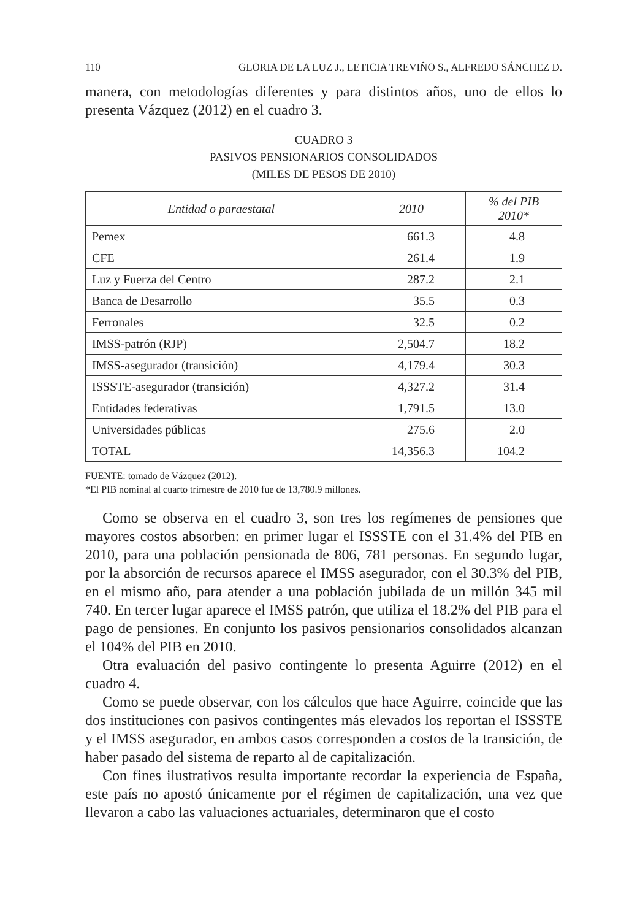110 GLORIA DE LA LUZ J., LETICIA TREVIÑO S., ALFREDO SÁNCHEZ D.
manera, con metodologías diferentes y para distintos años, uno de ellos lo presenta Vázquez (2012) en el cuadro 3.
CUADRO 3
PASIVOS PENSIONARIOS CONSOLIDADOS
(MILES DE PESOS DE 2010)
| Entidad o paraestatal | 2010 | % del PIB 2010* |
| --- | --- | --- |
| Pemex | 661.3 | 4.8 |
| CFE | 261.4 | 1.9 |
| Luz y Fuerza del Centro | 287.2 | 2.1 |
| Banca de Desarrollo | 35.5 | 0.3 |
| Ferronales | 32.5 | 0.2 |
| IMSS-patrón (RJP) | 2,504.7 | 18.2 |
| IMSS-asegurador (transición) | 4,179.4 | 30.3 |
| ISSSTE-asegurador (transición) | 4,327.2 | 31.4 |
| Entidades federativas | 1,791.5 | 13.0 |
| Universidades públicas | 275.6 | 2.0 |
| TOTAL | 14,356.3 | 104.2 |
FUENTE: tomado de Vázquez (2012).
*El PIB nominal al cuarto trimestre de 2010 fue de 13,780.9 millones.
Como se observa en el cuadro 3, son tres los regímenes de pensiones que mayores costos absorben: en primer lugar el ISSSTE con el 31.4% del PIB en 2010, para una población pensionada de 806, 781 personas. En segundo lugar, por la absorción de recursos aparece el IMSS asegurador, con el 30.3% del PIB, en el mismo año, para atender a una población jubilada de un millón 345 mil 740. En tercer lugar aparece el IMSS patrón, que utiliza el 18.2% del PIB para el pago de pensiones. En conjunto los pasivos pensionarios consolidados alcanzan el 104% del PIB en 2010.
Otra evaluación del pasivo contingente lo presenta Aguirre (2012) en el cuadro 4.
Como se puede observar, con los cálculos que hace Aguirre, coincide que las dos instituciones con pasivos contingentes más elevados los reportan el ISSSTE y el IMSS asegurador, en ambos casos corresponden a costos de la transición, de haber pasado del sistema de reparto al de capitalización.
Con fines ilustrativos resulta importante recordar la experiencia de España, este país no apostó únicamente por el régimen de capitalización, una vez que llevaron a cabo las valuaciones actuariales, determinaron que el costo